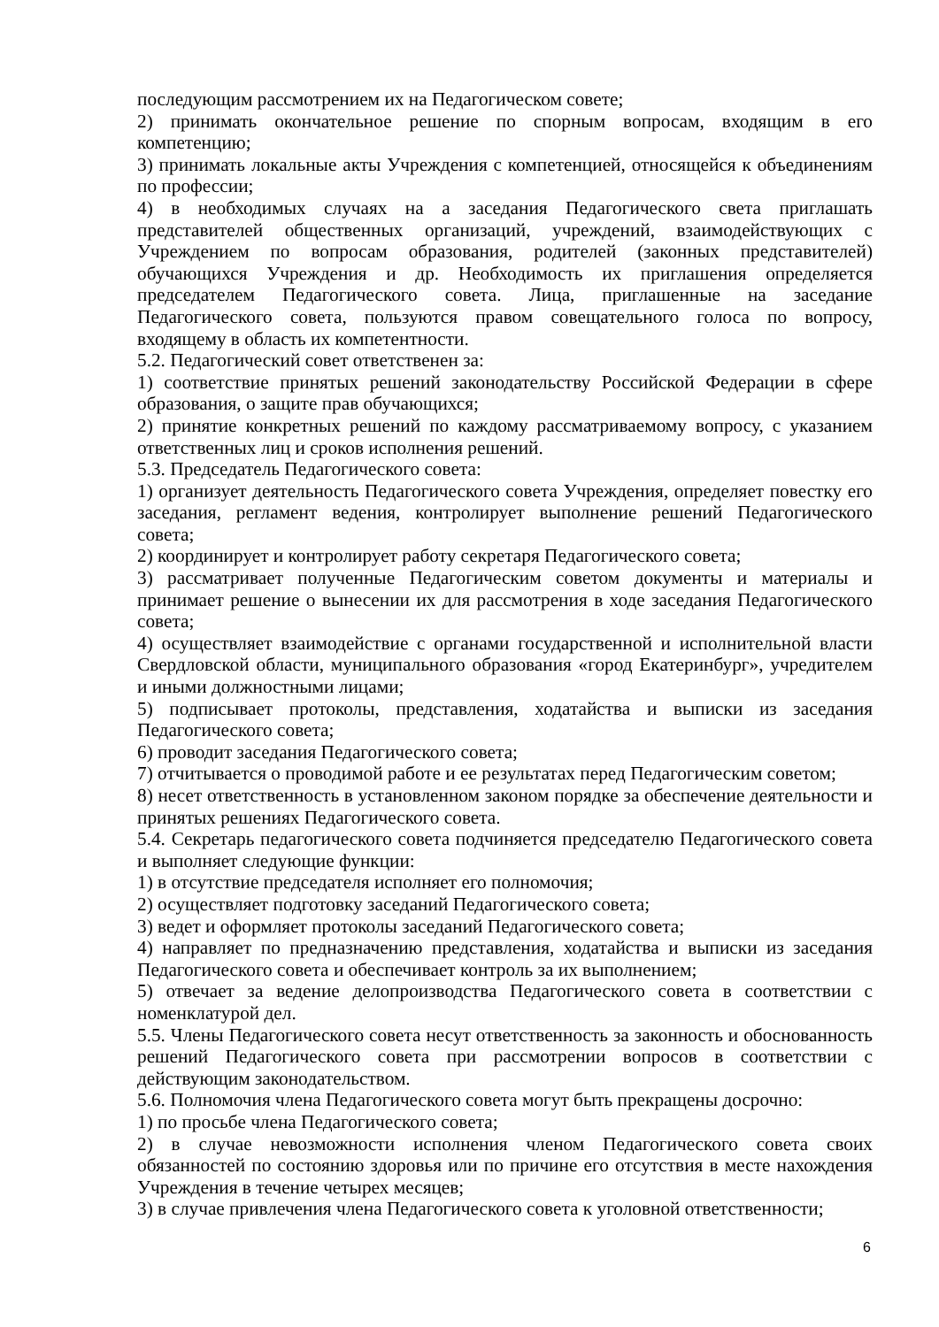последующим рассмотрением их на Педагогическом совете;
2) принимать окончательное решение по спорным вопросам, входящим в его компетенцию;
3) принимать локальные акты Учреждения с компетенцией, относящейся к объединениям по профессии;
4) в необходимых случаях на а заседания Педагогического света приглашать представителей общественных организаций, учреждений, взаимодействующих с Учреждением по вопросам образования, родителей (законных представителей) обучающихся Учреждения и др. Необходимость их приглашения определяется председателем Педагогического совета. Лица, приглашенные на заседание Педагогического совета, пользуются правом совещательного голоса по вопросу, входящему в область их компетентности.
5.2. Педагогический совет ответственен за:
1) соответствие принятых решений законодательству Российской Федерации в сфере образования, о защите прав обучающихся;
2) принятие конкретных решений по каждому рассматриваемому вопросу, с указанием ответственных лиц и сроков исполнения решений.
5.3. Председатель Педагогического совета:
1) организует деятельность Педагогического совета Учреждения, определяет повестку его заседания, регламент ведения, контролирует выполнение решений Педагогического совета;
2) координирует и контролирует работу секретаря Педагогического совета;
3) рассматривает полученные Педагогическим советом документы и материалы и принимает решение о вынесении их для рассмотрения в ходе заседания Педагогического совета;
4) осуществляет взаимодействие с органами государственной и исполнительной власти Свердловской области, муниципального образования «город Екатеринбург», учредителем и иными должностными лицами;
5) подписывает протоколы, представления, ходатайства и выписки из заседания Педагогического совета;
6) проводит заседания Педагогического совета;
7) отчитывается о проводимой работе и ее результатах перед Педагогическим советом;
8) несет ответственность в установленном законом порядке за обеспечение деятельности и принятых решениях Педагогического совета.
5.4. Секретарь педагогического совета подчиняется председателю Педагогического совета и выполняет следующие функции:
1) в отсутствие председателя исполняет его полномочия;
2) осуществляет подготовку заседаний Педагогического совета;
3) ведет и оформляет протоколы заседаний Педагогического совета;
4) направляет по предназначению представления, ходатайства и выписки из заседания Педагогического совета и обеспечивает контроль за их выполнением;
5) отвечает за ведение делопроизводства Педагогического совета в соответствии с номенклатурой дел.
5.5. Члены Педагогического совета несут ответственность за законность и обоснованность решений Педагогического совета при рассмотрении вопросов в соответствии с действующим законодательством.
5.6. Полномочия члена Педагогического совета могут быть прекращены досрочно:
1) по просьбе члена Педагогического совета;
2) в случае невозможности исполнения членом Педагогического совета своих обязанностей по состоянию здоровья или по причине его отсутствия в месте нахождения Учреждения в течение четырех месяцев;
3) в случае привлечения члена Педагогического совета к уголовной ответственности;
6